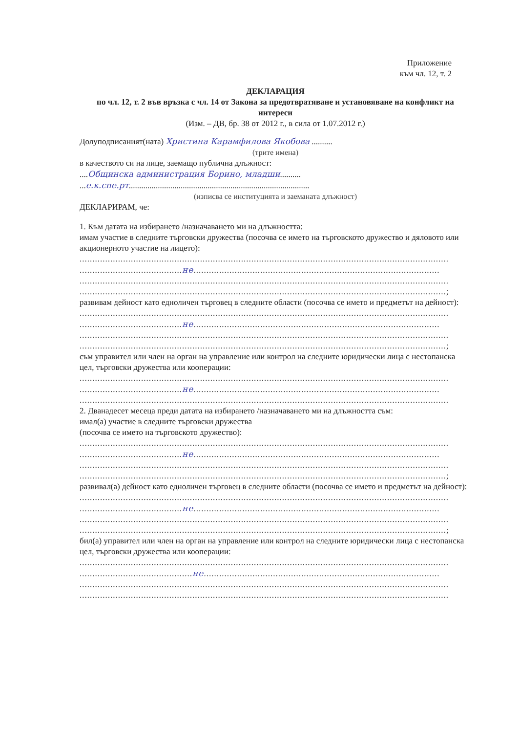Приложение
към чл. 12, т. 2
ДЕКЛАРАЦИЯ
по чл. 12, т. 2 във връзка с чл. 14 от Закона за предотвратяване и установяване на конфликт на интереси
(Изм. – ДВ, бр. 38 от 2012 г., в сила от 1.07.2012 г.)
Долуподписаният(ната) Христина Карамфилова Якобова ..........
(трите имена)
в качеството си на лице, заемащо публична длъжност:
....Общинска администрация Борино, младши..........
...е.к.спе.рт.......................................................................................
(изписва се институцията и заеманата длъжност)
ДЕКЛАРИРАМ, че:
1. Към датата на избирането /назначаването ми на длъжността:
имам участие в следните търговски дружества (посочва се името на търговското дружество и дяловото или акционерното участие на лицето):
................................................................................................................................................
........................................не................................................................................................
................................................................................................................................................
...............................................................................................................................................;
развивам дейност като едноличен търговец в следните области (посочва се името и предметът на дейност):
................................................................................................................................................
........................................не................................................................................................
................................................................................................................................................
...............................................................................................................................................;
съм управител или член на орган на управление или контрол на следните юридически лица с нестопанска цел, търговски дружества или кооперации:
................................................................................................................................................
........................................не................................................................................................
................................................................................................................................................
2. Дванадесет месеца преди датата на избирането /назначаването ми на длъжността съм:
имал(а) участие в следните търговски дружества
(посочва се името на търговското дружество):
................................................................................................................................................
........................................не................................................................................................
................................................................................................................................................
...............................................................................................................................................;
развивал(а) дейност като едноличен търговец в следните области (посочва се името и предметът на дейност):
................................................................................................................................................
........................................не................................................................................................
................................................................................................................................................
...............................................................................................................................................;
бил(а) управител или член на орган на управление или контрол на следните юридически лица с нестопанска цел, търговски дружества или кооперации:
................................................................................................................................................
............................................не............................................................................................
................................................................................................................................................
................................................................................................................................................